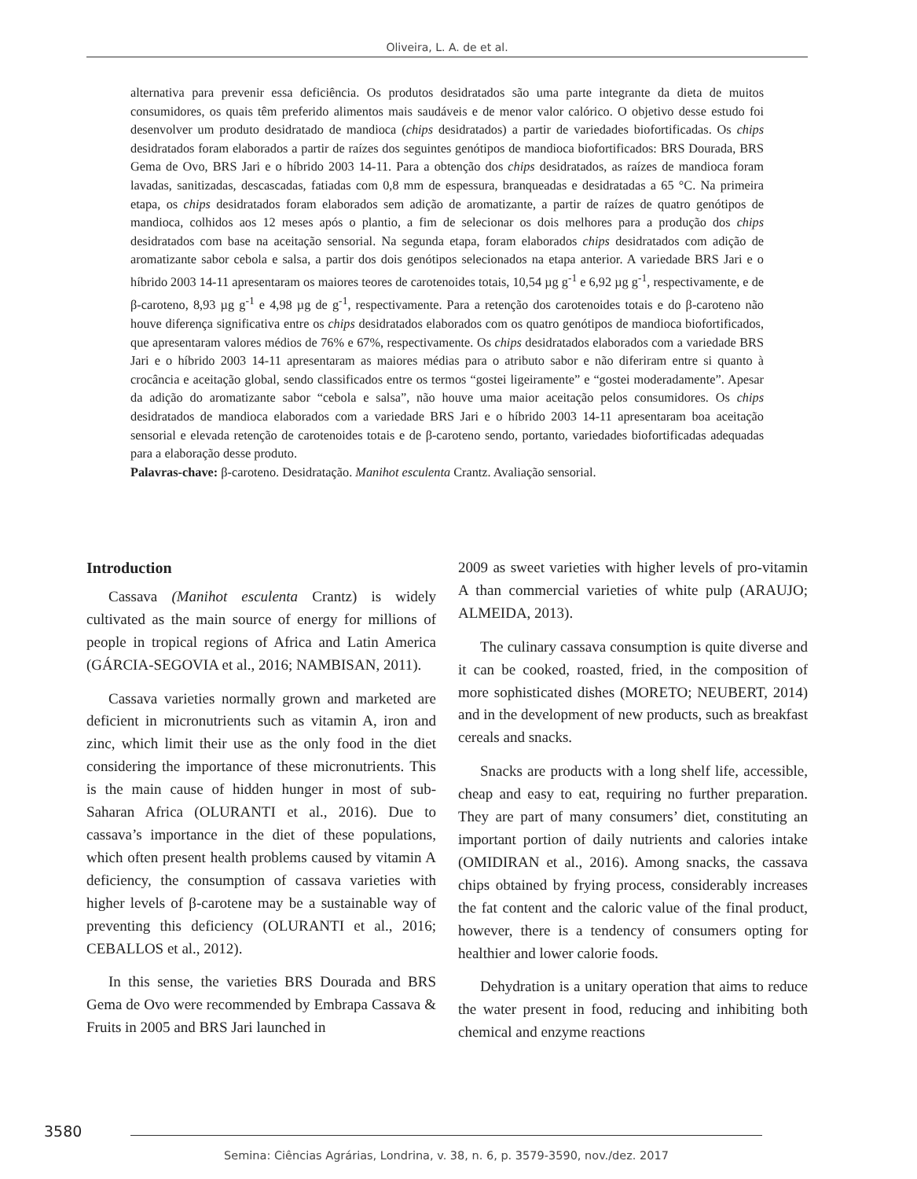Oliveira, L. A. de et al.
alternativa para prevenir essa deficiência. Os produtos desidratados são uma parte integrante da dieta de muitos consumidores, os quais têm preferido alimentos mais saudáveis e de menor valor calórico. O objetivo desse estudo foi desenvolver um produto desidratado de mandioca (chips desidratados) a partir de variedades biofortificadas. Os chips desidratados foram elaborados a partir de raízes dos seguintes genótipos de mandioca biofortificados: BRS Dourada, BRS Gema de Ovo, BRS Jari e o híbrido 2003 14-11. Para a obtenção dos chips desidratados, as raízes de mandioca foram lavadas, sanitizadas, descascadas, fatiadas com 0,8 mm de espessura, branqueadas e desidratadas a 65 °C. Na primeira etapa, os chips desidratados foram elaborados sem adição de aromatizante, a partir de raízes de quatro genótipos de mandioca, colhidos aos 12 meses após o plantio, a fim de selecionar os dois melhores para a produção dos chips desidratados com base na aceitação sensorial. Na segunda etapa, foram elaborados chips desidratados com adição de aromatizante sabor cebola e salsa, a partir dos dois genótipos selecionados na etapa anterior. A variedade BRS Jari e o híbrido 2003 14-11 apresentaram os maiores teores de carotenoides totais, 10,54 µg g<sup>-1</sup> e 6,92 µg g<sup>-1</sup>, respectivamente, e de β-caroteno, 8,93 µg g<sup>-1</sup> e 4,98 µg de g<sup>-1</sup>, respectivamente. Para a retenção dos carotenoides totais e do β-caroteno não houve diferença significativa entre os chips desidratados elaborados com os quatro genótipos de mandioca biofortificados, que apresentaram valores médios de 76% e 67%, respectivamente. Os chips desidratados elaborados com a variedade BRS Jari e o híbrido 2003 14-11 apresentaram as maiores médias para o atributo sabor e não diferiram entre si quanto à crocância e aceitação global, sendo classificados entre os termos “gostei ligeiramente” e “gostei moderadamente”. Apesar da adição do aromatizante sabor “cebola e salsa”, não houve uma maior aceitação pelos consumidores. Os chips desidratados de mandioca elaborados com a variedade BRS Jari e o híbrido 2003 14-11 apresentaram boa aceitação sensorial e elevada retenção de carotenoides totais e de β-caroteno sendo, portanto, variedades biofortificadas adequadas para a elaboração desse produto.
Palavras-chave: β-caroteno. Desidratação. Manihot esculenta Crantz. Avaliação sensorial.
Introduction
Cassava (Manihot esculenta Crantz) is widely cultivated as the main source of energy for millions of people in tropical regions of Africa and Latin America (GÁRCIA-SEGOVIA et al., 2016; NAMBISAN, 2011).
Cassava varieties normally grown and marketed are deficient in micronutrients such as vitamin A, iron and zinc, which limit their use as the only food in the diet considering the importance of these micronutrients. This is the main cause of hidden hunger in most of sub-Saharan Africa (OLURANTI et al., 2016). Due to cassava’s importance in the diet of these populations, which often present health problems caused by vitamin A deficiency, the consumption of cassava varieties with higher levels of β-carotene may be a sustainable way of preventing this deficiency (OLURANTI et al., 2016; CEBALLOS et al., 2012).
In this sense, the varieties BRS Dourada and BRS Gema de Ovo were recommended by Embrapa Cassava & Fruits in 2005 and BRS Jari launched in
2009 as sweet varieties with higher levels of pro-vitamin A than commercial varieties of white pulp (ARAUJO; ALMEIDA, 2013).
The culinary cassava consumption is quite diverse and it can be cooked, roasted, fried, in the composition of more sophisticated dishes (MORETO; NEUBERT, 2014) and in the development of new products, such as breakfast cereals and snacks.
Snacks are products with a long shelf life, accessible, cheap and easy to eat, requiring no further preparation. They are part of many consumers’ diet, constituting an important portion of daily nutrients and calories intake (OMIDIRAN et al., 2016). Among snacks, the cassava chips obtained by frying process, considerably increases the fat content and the caloric value of the final product, however, there is a tendency of consumers opting for healthier and lower calorie foods.
Dehydration is a unitary operation that aims to reduce the water present in food, reducing and inhibiting both chemical and enzyme reactions
3580
Semina: Ciências Agrárias, Londrina, v. 38, n. 6, p. 3579-3590, nov./dez. 2017